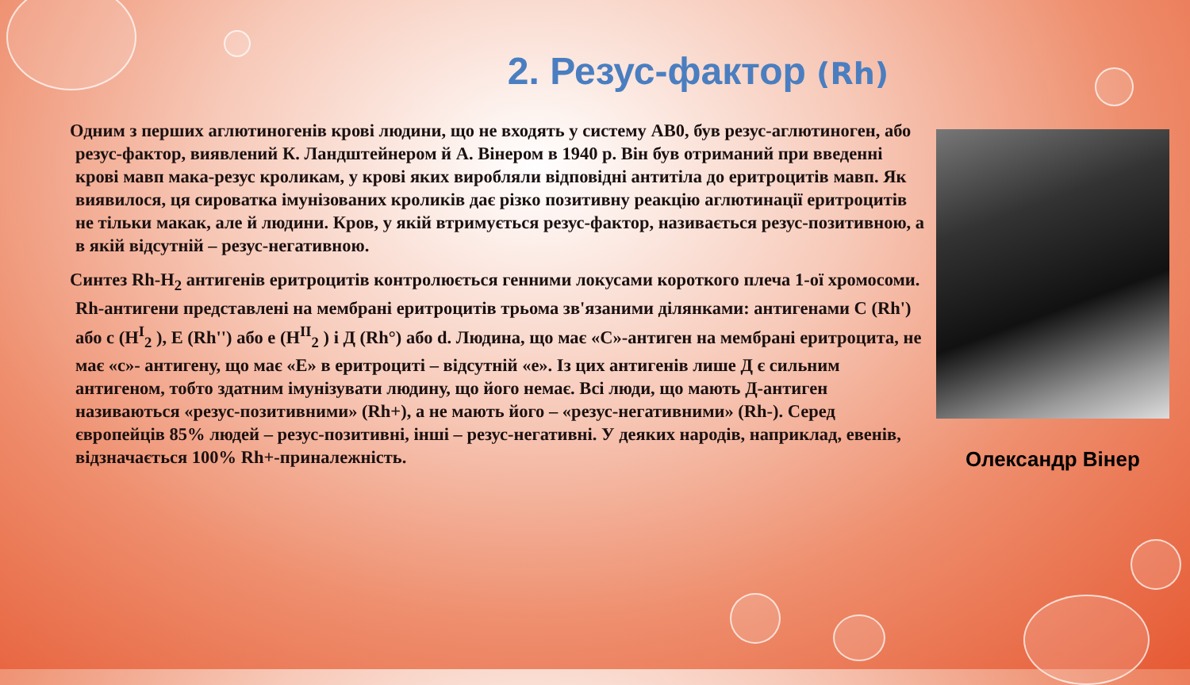2. Резус-фактор (Rh)
Одним з перших аглютиногенів крові людини, що не входять у систему АВ0, був резус-аглютиноген, або резус-фактор, виявлений К. Ландштейнером й А. Вінером в 1940 р. Він був отриманий при введенні крові мавп мака-резус кроликам, у крові яких виробляли відповідні антитіла до еритроцитів мавп. Як виявилося, ця сироватка імунізованих кроликів дає різко позитивну реакцію аглютинації еритроцитів не тільки макак, але й людини. Кров, у якій втримується резус-фактор, називається резус-позитивною, а в якій відсутній – резус-негативною.
Синтез Rh-H<sub>2</sub> антигенів еритроцитів контролюється генними локусами короткого плеча 1-ої хромосоми. Rh-антигени представлені на мембрані еритроцитів трьома зв'язаними ділянками: антигенами С (Rh') або с (H<sup>I</sup><sub>2</sub> ), Е (Rh'') або е (H<sup>II</sup><sub>2</sub> ) і Д (Rh°) або d. Людина, що має «С»-антиген на мембрані еритроцита, не має «с»- антигену, що має «Е» в еритроциті – відсутній «е». Із цих антигенів лише Д є сильним антигеном, тобто здатним імунізувати людину, що його немає. Всі люди, що мають Д-антиген називаються «резус-позитивними» (Rh+), а не мають його – «резус-негативними» (Rh-). Серед європейців 85% людей – резус-позитивні, інші – резус-негативні. У деяких народів, наприклад, евенів, відзначається 100% Rh+-приналежність.
Олександр Вінер